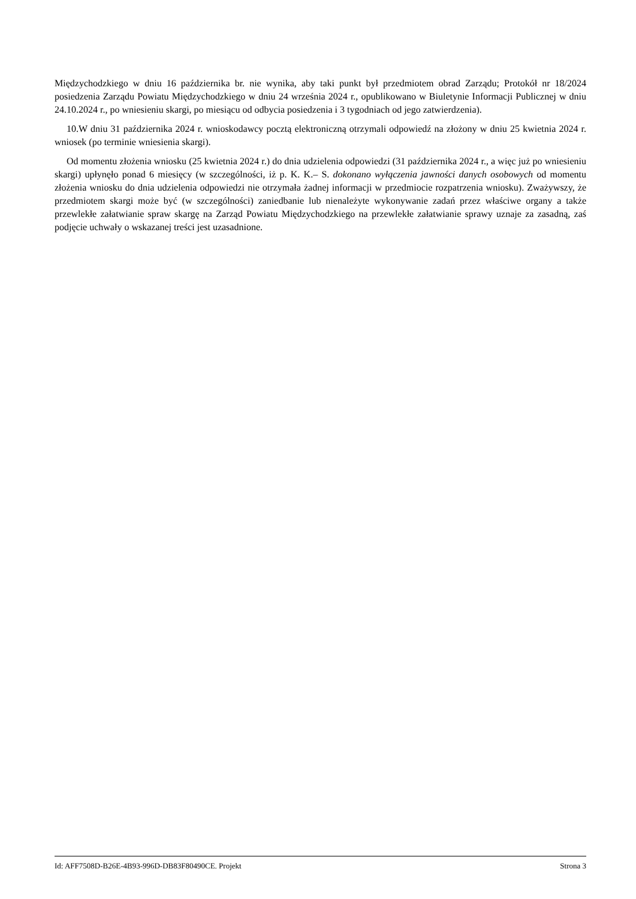Międzychodzkiego w dniu 16 października br. nie wynika, aby taki punkt był przedmiotem obrad Zarządu; Protokół nr 18/2024 posiedzenia Zarządu Powiatu Międzychodzkiego w dniu 24 września 2024 r., opublikowano w Biuletynie Informacji Publicznej w dniu 24.10.2024 r., po wniesieniu skargi, po miesiącu od odbycia posiedzenia i 3 tygodniach od jego zatwierdzenia).
10.W dniu 31 października 2024 r. wnioskodawcy pocztą elektroniczną otrzymali odpowiedź na złożony w dniu 25 kwietnia 2024 r. wniosek (po terminie wniesienia skargi).
Od momentu złożenia wniosku (25 kwietnia 2024 r.) do dnia udzielenia odpowiedzi (31 października 2024 r., a więc już po wniesieniu skargi) upłynęło ponad 6 miesięcy (w szczególności, iż p. K. K.– S. dokonano wyłączenia jawności danych osobowych od momentu złożenia wniosku do dnia udzielenia odpowiedzi nie otrzymała żadnej informacji w przedmiocie rozpatrzenia wniosku). Zważywszy, że przedmiotem skargi może być (w szczególności) zaniedbanie lub nienależyte wykonywanie zadań przez właściwe organy a także przewlekłe załatwianie spraw skargę na Zarząd Powiatu Międzychodzkiego na przewlekłe załatwianie sprawy uznaje za zasadną, zaś podjęcie uchwały o wskazanej treści jest uzasadnione.
Id: AFF7508D-B26E-4B93-996D-DB83F80490CE. Projekt Strona 3